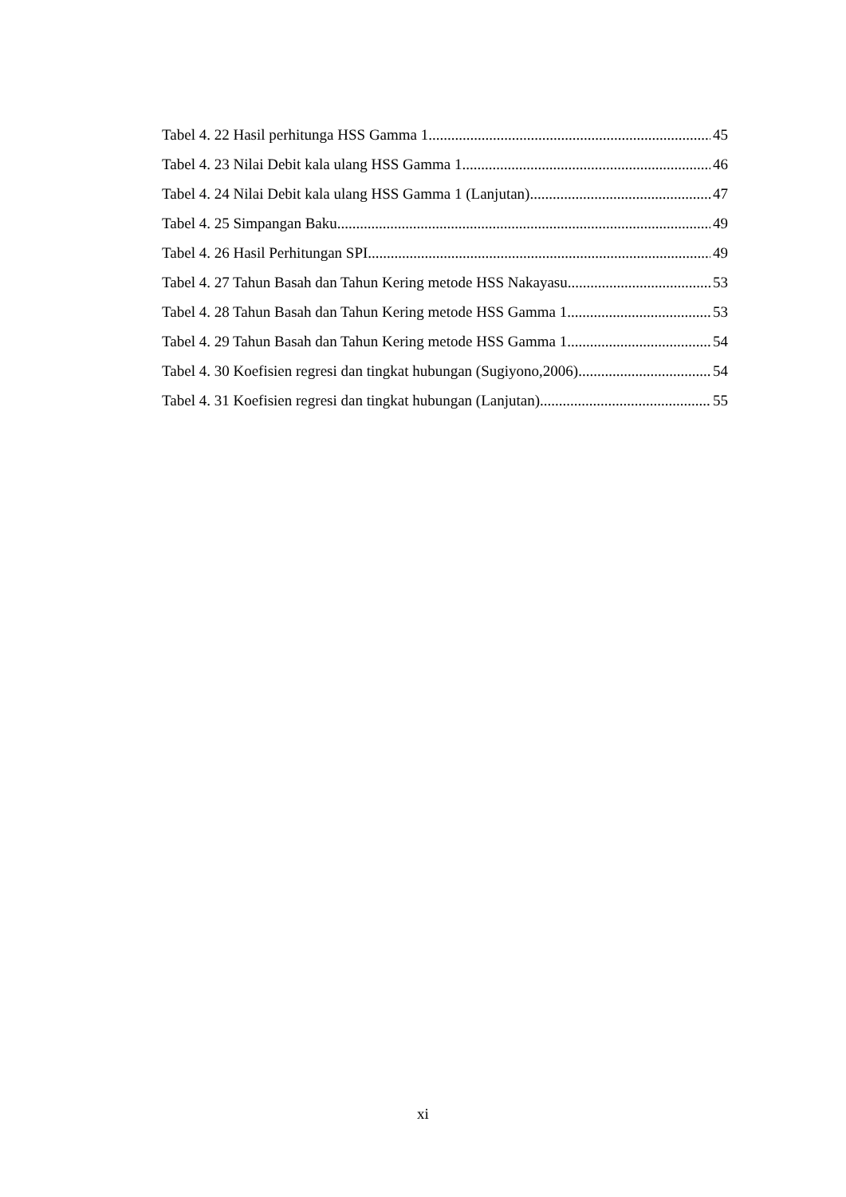Tabel 4. 22 Hasil perhitunga HSS Gamma 1 45
Tabel 4. 23 Nilai Debit kala ulang HSS Gamma 1 46
Tabel 4. 24 Nilai Debit kala ulang HSS Gamma 1 (Lanjutan) 47
Tabel 4. 25 Simpangan Baku 49
Tabel 4. 26 Hasil Perhitungan SPI 49
Tabel 4. 27 Tahun Basah dan Tahun Kering metode HSS Nakayasu 53
Tabel 4. 28 Tahun Basah dan Tahun Kering metode HSS Gamma 1 53
Tabel 4. 29 Tahun Basah dan Tahun Kering metode HSS Gamma 1 54
Tabel 4. 30 Koefisien regresi dan tingkat hubungan (Sugiyono,2006) 54
Tabel 4. 31 Koefisien regresi dan tingkat hubungan (Lanjutan) 55
xi